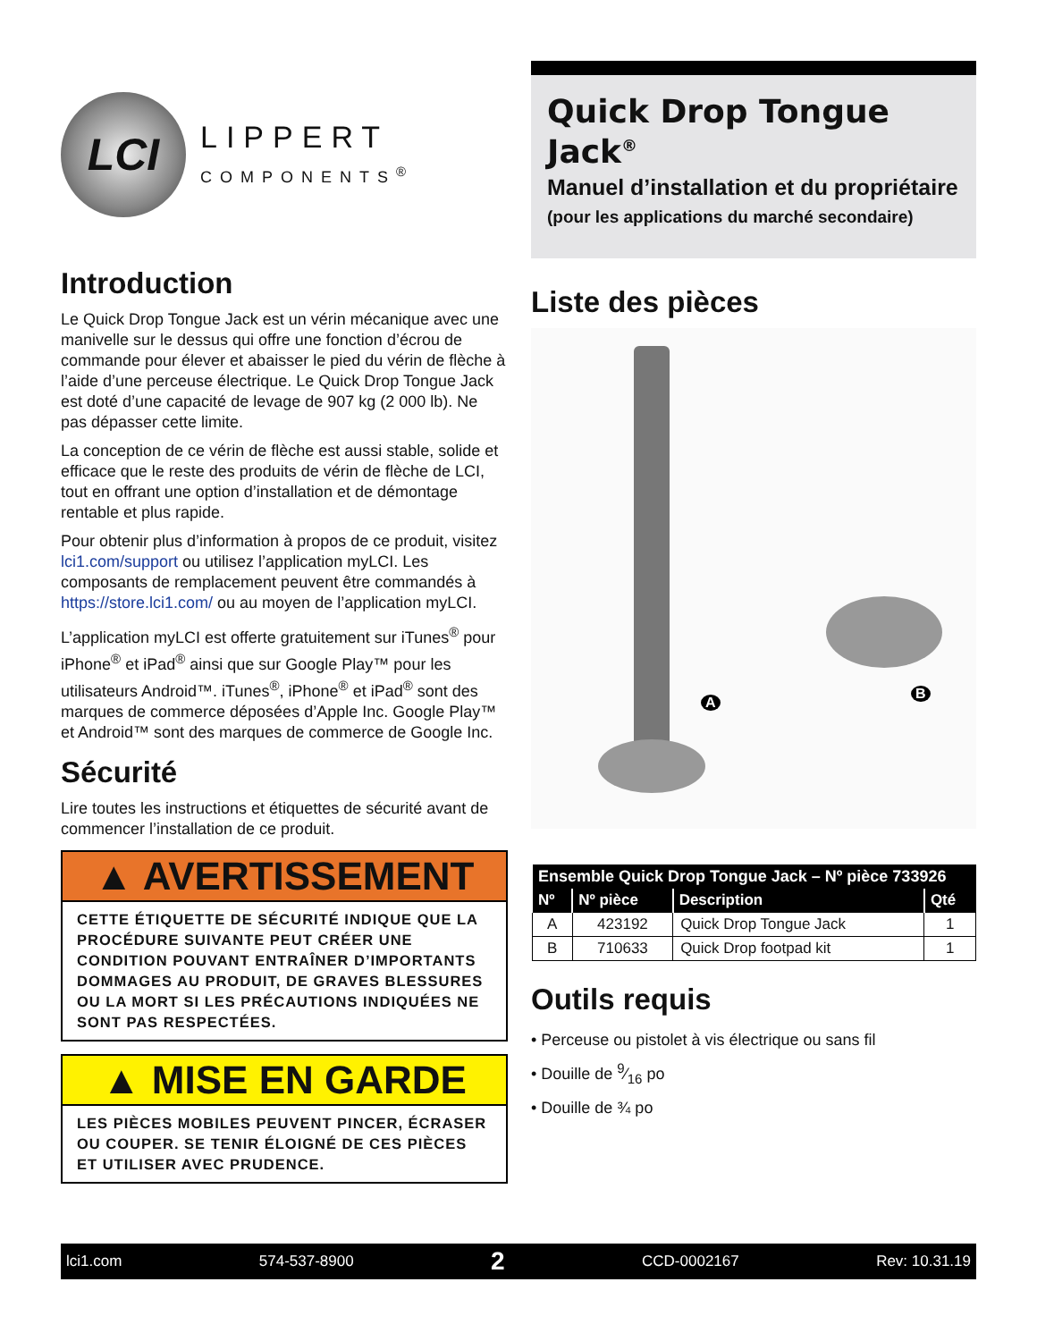LCI
LIPPERT
COMPONENTS<sup>®</sup>
Introduction
Le Quick Drop Tongue Jack est un vérin mécanique avec une manivelle sur le dessus qui offre une fonction d’écrou de commande pour élever et abaisser le pied du vérin de flèche à l’aide d’une perceuse électrique. Le Quick Drop Tongue Jack est doté d’une capacité de levage de 907 kg (2 000 lb). Ne pas dépasser cette limite.
La conception de ce vérin de flèche est aussi stable, solide et efficace que le reste des produits de vérin de flèche de LCI, tout en offrant une option d’installation et de démontage rentable et plus rapide.
Pour obtenir plus d’information à propos de ce produit, visitez lci1.com/support ou utilisez l’application myLCI. Les composants de remplacement peuvent être commandés à https://store.lci1.com/ ou au moyen de l’application myLCI.
L’application myLCI est offerte gratuitement sur iTunes<sup>®</sup> pour iPhone<sup>®</sup> et iPad<sup>®</sup> ainsi que sur Google Play™ pour les utilisateurs Android™. iTunes<sup>®</sup>, iPhone<sup>®</sup> et iPad<sup>®</sup> sont des marques de commerce déposées d’Apple Inc. Google Play™ et Android™ sont des marques de commerce de Google Inc.
Sécurité
Lire toutes les instructions et étiquettes de sécurité avant de commencer l’installation de ce produit.
▲ AVERTISSEMENT
CETTE ÉTIQUETTE DE SÉCURITÉ INDIQUE QUE LA PROCÉDURE SUIVANTE PEUT CRÉER UNE CONDITION POUVANT ENTRAÎNER D’IMPORTANTS DOMMAGES AU PRODUIT, DE GRAVES BLESSURES OU LA MORT SI LES PRÉCAUTIONS INDIQUÉES NE SONT PAS RESPECTÉES.
▲ MISE EN GARDE
LES PIÈCES MOBILES PEUVENT PINCER, ÉCRASER OU COUPER. SE TENIR ÉLOIGNÉ DE CES PIÈCES ET UTILISER AVEC PRUDENCE.
Quick Drop Tongue Jack<sup>®</sup>
Manuel d’installation et du propriétaire
(pour les applications du marché secondaire)
Liste des pièces
A
B
| Ensemble Quick Drop Tongue Jack – Nº pièce 733926 | | | |
| --- | --- | --- | --- |
| Nº | Nº pièce | Description | Qté |
| A | 423192 | Quick Drop Tongue Jack | 1 |
| B | 710633 | Quick Drop footpad kit | 1 |
Outils requis
• Perceuse ou pistolet à vis électrique ou sans fil
• Douille de 9⁄16 po
• Douille de ¾ po
lci1.com 574-537-8900 2 CCD-0002167 Rev: 10.31.19